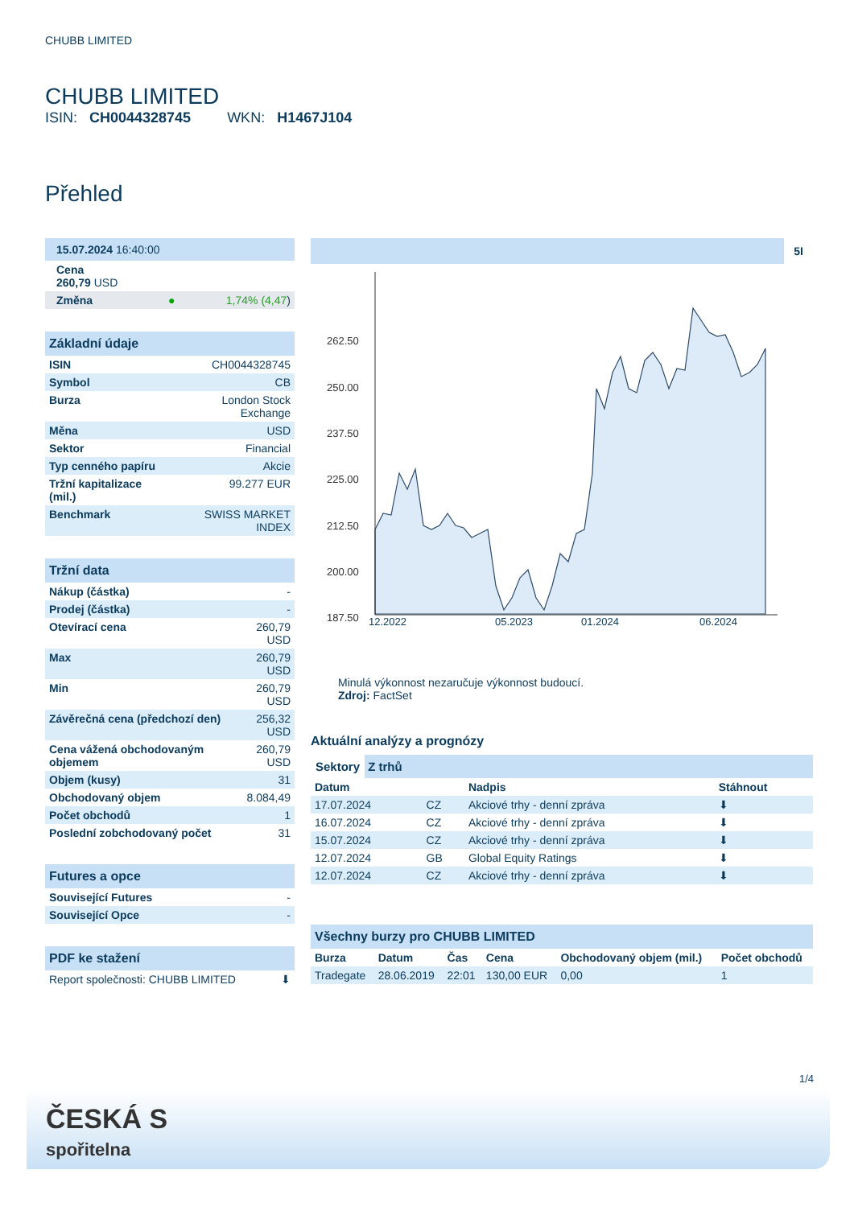CHUBB LIMITED
CHUBB LIMITED
ISIN: CH0044328745 WKN: H1467J104
Přehled
| 15.07.2024 16:40:00 |
| Cena 260,79 USD |
| Změna ● 1,74% (4,47 ) |
| Základní údaje | |
| ISIN | CH0044328745 |
| Symbol | CB |
| Burza | London Stock Exchange |
| Měna | USD |
| Sektor | Financial |
| Typ cenného papíru | Akcie |
| Tržní kapitalizace (mil.) | 99.277 EUR |
| Benchmark | SWISS MARKET INDEX |
| Tržní data | |
| Nákup (částka) | - |
| Prodej (částka) | - |
| Otevírací cena | 260,79 USD |
| Max | 260,79 USD |
| Min | 260,79 USD |
| Závěrečná cena (předchozí den) | 256,32 USD |
| Cena vážená obchodovaným objemem | 260,79 USD |
| Objem (kusy) | 31 |
| Obchodovaný objem | 8.084,49 |
| Počet obchodů | 1 |
| Poslední zobchodovaný počet | 31 |
| Futures a opce | |
| Související Futures | - |
| Související Opce | - |
| PDF ke stažení | |
| Report společnosti: CHUBB LIMITED | ⬇ |
5I
262.50
250.00
237.50
225.00
212.50
200.00
187.50
12.2022 05.2023 01.2024 06.2024
Minulá výkonnost nezaručuje výkonnost budoucí.
Zdroj: FactSet
Aktuální analýzy a prognózy
Sektory Z trhů
| Datum | | Nadpis | Stáhnout |
| --- | --- | --- | --- |
| 17.07.2024 | CZ | Akciové trhy - denní zpráva | ⬇ |
| 16.07.2024 | CZ | Akciové trhy - denní zpráva | ⬇ |
| 15.07.2024 | CZ | Akciové trhy - denní zpráva | ⬇ |
| 12.07.2024 | GB | Global Equity Ratings | ⬇ |
| 12.07.2024 | CZ | Akciové trhy - denní zpráva | ⬇ |
| Všechny burzy pro CHUBB LIMITED | | | | | |
| Burza | Datum | Čas | Cena | Obchodovaný objem (mil.) | Počet obchodů |
| Tradegate | 28.06.2019 | 22:01 | 130,00 EUR | 0,00 | 1 |
1/4
ČESKÁ S
spořitelna